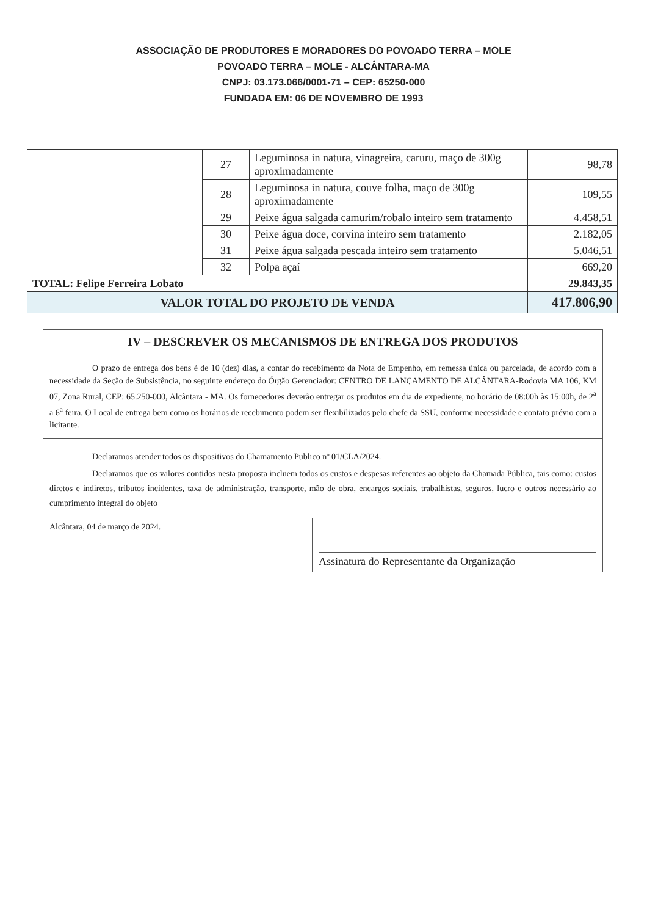ASSOCIAÇÃO DE PRODUTORES E MORADORES DO POVOADO TERRA – MOLE
POVOADO TERRA – MOLE - ALCÂNTARA-MA
CNPJ: 03.173.066/0001-71 – CEP: 65250-000
FUNDADA EM: 06 DE NOVEMBRO DE 1993
| | 27 | Leguminosa in natura, vinagreira, caruru, maço de 300g aproximadamente | 98,78 |
| | 28 | Leguminosa in natura, couve folha, maço de 300g aproximadamente | 109,55 |
| | 29 | Peixe água salgada camurim/robalo inteiro sem tratamento | 4.458,51 |
| | 30 | Peixe água doce, corvina inteiro sem tratamento | 2.182,05 |
| | 31 | Peixe água salgada pescada inteiro sem tratamento | 5.046,51 |
| | 32 | Polpa açaí | 669,20 |
| TOTAL: Felipe Ferreira Lobato | | | 29.843,35 |
| VALOR TOTAL DO PROJETO DE VENDA | | | 417.806,90 |
| IV – DESCREVER OS MECANISMOS DE ENTREGA DOS PRODUTOS | |
| O prazo de entrega dos bens é de 10 (dez) dias, a contar do recebimento da Nota de Empenho, em remessa única ou parcelada, de acordo com a necessidade da Seção de Subsistência, no seguinte endereço do Órgão Gerenciador: CENTRO DE LANÇAMENTO DE ALCÂNTARA-Rodovia MA 106, KM 07, Zona Rural, CEP: 65.250-000, Alcântara - MA. Os fornecedores deverão entregar os produtos em dia de expediente, no horário de 08:00h às 15:00h, de 2<sup>a</sup> a 6<sup>a</sup> feira. O Local de entrega bem como os horários de recebimento podem ser flexibilizados pelo chefe da SSU, conforme necessidade e contato prévio com a licitante. | |
| Declaramos atender todos os dispositivos do Chamamento Publico nº 01/CLA/2024. Declaramos que os valores contidos nesta proposta incluem todos os custos e despesas referentes ao objeto da Chamada Pública, tais como: custos diretos e indiretos, tributos incidentes, taxa de administração, transporte, mão de obra, encargos sociais, trabalhistas, seguros, lucro e outros necessário ao cumprimento integral do objeto | |
| Alcântara, 04 de março de 2024. | Assinatura do Representante da Organização |